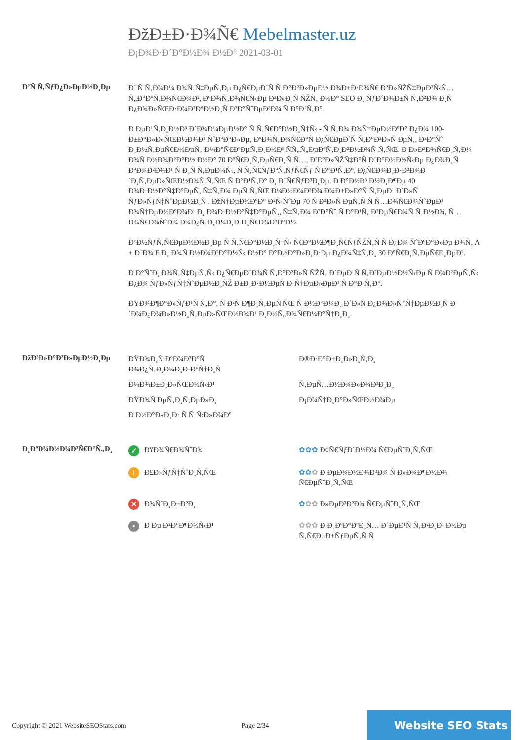ĐžĐ±Đ·Đ¾Ñ€ Mebelmaster.uz
Đ¡Đ¾Đ·Đ´Đ°Đ½Đ¾ Đ½Đ° 2021-03-01
Đ’Ñ Ñ‚ÑƒĐ¿Đ»ĐµĐ½Đ¸Đµ
Đ’ Ñ Ñ‚Đ¾Đ¼ Đ¾Ñ‚Ñ‡ĐµÑ‚Đµ Đ¿Ñ€ĐµĐ´Ñ Ñ‚Đ°Đ²Đ»ĐµĐ½ Đ¾Đ±Đ·Đ¾Ñ€ ĐºĐ»ÑŽÑ‡ĐµĐ²Ñ‹Ñ… Ñ„Đ°ĐºÑ‚Đ¾Ñ€Đ¾Đ², ĐºĐ¾Ñ‚Đ¾Ñ€Ñ‹Đµ Đ²Đ»Đ¸Ñ ÑŽÑ‚ Đ½Đ° SEO Đ¸ ÑƒĐ´Đ¾Đ±Ñ Ñ‚Đ²Đ¾ Đ¸Ñ Đ¿Đ¾Đ»ÑŒĐ·Đ¾Đ²Đ°Đ½Đ¸Ñ Đ²Đ°ÑˆĐµĐ³Đ¾ Ñ Đ°Đ¹Ñ‚Đ°.
Đ ĐµĐ¹Ñ‚Đ¸Đ½Đ³ Đ´Đ¾Đ¼ĐµĐ½Đ° Ñ Ñ‚Ñ€Đ°Đ½Đ¸Ñ†Ñ‹ - Ñ Ñ‚Đ¾ Đ¾Ñ†ĐµĐ½ĐºĐ° Đ¿Đ¾ 100-Đ±Đ°Đ»Đ»ÑŒĐ½Đ¾Đ¹ ÑˆĐºĐ°Đ»Đµ, ĐºĐ¾Ñ‚Đ¾Ñ€Đ°Ñ Đ¿Ñ€ĐµĐ´Ñ Ñ‚Đ°Đ²Đ»Ñ ĐµÑ‚, Đ²Đ°Ñˆ Đ¸Đ½Ñ‚ĐµÑ€Đ½ĐµÑ‚-Đ¼Đ°Ñ€ĐºĐµÑ‚Đ¸Đ½Đ³ ÑÑ„Ñ„ĐµĐºÑ‚Đ¸Đ²Đ½Đ¾Ñ Ñ‚ÑŒ. Đ Đ»Đ³Đ¾Ñ€Đ¸Ñ‚Đ¼ Đ¾Ñ Đ½Đ¾Đ²Đ°Đ½ Đ½Đ° 70 ĐºÑ€Đ¸Ñ‚ĐµÑ€Đ¸Ñ Ñ…, Đ²ĐºĐ»ÑŽÑ‡Đ°Ñ Đ´Đ°Đ½Đ½Ñ‹Đµ Đ¿Đ¾Đ¸Ñ ĐºĐ¾Đ²Đ¾Đ¹ Ñ Đ¸Ñ Ñ‚ĐµĐ¼Ñ‹, Ñ Ñ‚Ñ€ÑƒĐºÑ‚ÑƒÑ€Ñƒ Ñ Đ°Đ¹Ñ‚Đ°, Đ¿Ñ€Đ¾Đ¸Đ·Đ²Đ¾Đ´Đ¸Ñ‚ĐµĐ»ÑŒĐ½Đ¾Ñ Ñ‚ÑŒ Ñ Đ°Đ¹Ñ‚Đ° Đ¸ Đ´Ñ€ÑƒĐ³Đ¸Đµ. Đ Đ°Đ½Đ³ Đ½Đ¸Đ¶Đµ 40 Đ¾Đ·Đ½Đ°Ñ‡Đ°ĐµÑ‚ Ñ‡Ñ‚Đ¾ ĐµÑ Ñ‚ÑŒ Đ¼Đ½Đ¾Đ³Đ¾ Đ¾Đ±Đ»Đ°Ñ Ñ‚ĐµĐ¹ Đ´Đ»Ñ ÑƒĐ»ÑƒÑ‡ÑˆĐµĐ½Đ¸Ñ . ĐžÑ†ĐµĐ½ĐºĐ° Đ²Ñ‹ÑˆĐµ 70 Ñ Đ²Đ»Ñ ĐµÑ‚Ñ Ñ Ñ…Đ¾Ñ€Đ¾ÑˆĐµĐ¹ Đ¾Ñ†ĐµĐ½ĐºĐ¾Đ¹ Đ¸ Đ¾Đ·Đ½Đ°Ñ‡Đ°ĐµÑ‚, Ñ‡Ñ‚Đ¾ Đ²Đ°Ñˆ Ñ Đ°Đ¹Ñ‚ Đ²ĐµÑ€Đ¾Ñ Ñ‚Đ½Đ¾, Ñ…Đ¾Ñ€Đ¾ÑˆĐ¾ Đ¾Đ¿Ñ‚Đ¸Đ¼Đ¸Đ·Đ¸Ñ€Đ¾Đ²Đ°Đ½.
Đ’Đ½ÑƒÑ‚Ñ€ĐµĐ½Đ½Đ¸Đµ Ñ Ñ‚Ñ€Đ°Đ½Đ¸Ñ†Ñ‹ Ñ€Đ°Đ½Đ¶Đ¸Ñ€ÑƒÑŽÑ‚Ñ Ñ Đ¿Đ¾ ÑˆĐºĐ°Đ»Đµ Đ¾Ñ‚ A + Đ´Đ¾ E Đ¸ Đ¾Ñ Đ½Đ¾Đ²Đ°Đ½Ñ‹ Đ½Đ° Đ°Đ½Đ°Đ»Đ¸Đ·Đµ Đ¿Đ¾Ñ‡Ñ‚Đ¸ 30 ĐºÑ€Đ¸Ñ‚ĐµÑ€Đ¸ĐµĐ².
Đ Đ°ÑˆĐ¸ Đ¾Ñ‚Ñ‡ĐµÑ‚Ñ‹ Đ¿Ñ€ĐµĐ´Đ¾Ñ Ñ‚Đ°Đ²Đ»Ñ ÑŽÑ‚ Đ´ĐµĐ¹Ñ Ñ‚Đ²ĐµĐ½Đ½Ñ‹Đµ Ñ Đ¾Đ²ĐµÑ‚Ñ‹ Đ¿Đ¾ ÑƒĐ»ÑƒÑ‡ÑˆĐµĐ½Đ¸ÑŽ Đ±Đ¸Đ·Đ½ĐµÑ Đ-Ñ†ĐµĐ»ĐµĐ¹ Ñ Đ°Đ¹Ñ‚Đ°.
ĐŸĐ¾Đ¶Đ°Đ»ÑƒĐ¹Ñ Ñ‚Đ°, Ñ Đ²Ñ Đ¶Đ¸Ñ‚ĐµÑ ÑŒ Ñ Đ½Đ°Đ¼Đ¸ Đ´Đ»Ñ Đ¿Đ¾Đ»ÑƒÑ‡ĐµĐ½Đ¸Ñ Đ´Đ¾Đ¿Đ¾Đ»Đ½Đ¸Ñ‚ĐµĐ»ÑŒĐ½Đ¾Đ¹ Đ¸Đ½Ñ„Đ¾Ñ€Đ¼Đ°Ñ†Đ¸Đ¸.
ĐžĐ³Đ»Đ°Đ²Đ»ĐµĐ½Đ¸Đµ
ĐŸĐ¾Đ¸Ñ ĐºĐ¾Đ²Đ°Ñ Đ¾Đ¿Ñ‚Đ¸Đ¼Đ¸Đ·Đ°Ñ†Đ¸Ñ
Đ®Đ·Đ°Đ±Đ¸Đ»Đ¸Ñ‚Đ¸
Đ¼Đ¾Đ±Đ¸Đ»ÑŒĐ½Ñ‹Đ¹
Ñ‚ĐµÑ…Đ½Đ¾Đ»Đ¾Đ³Đ¸Đ¸
ĐŸĐ¾Ñ ĐµÑ‚Đ¸Ñ‚ĐµĐ»Đ¸
Đ¡Đ¾Ñ†Đ¸Đ°Đ»ÑŒĐ½Đ¾Đµ
Đ Đ½Đ°Đ»Đ¸Đ· Ñ Ñ Ñ‹Đ»Đ¾Đº
Đ¸ĐºĐ¾Đ½Đ¾Đ³Ñ€Đ°Ñ„Đ¸
✓ Đ¥Đ¾Ñ€Đ¾ÑˆĐ¾
✿✿✿ Đ¢Ñ€ÑƒĐ´Đ½Đ¾ Ñ€ĐµÑˆĐ¸Ñ‚ÑŒ
! Đ£Đ»ÑƒÑ‡ÑˆĐ¸Ñ‚ÑŒ
✿✿✿ Đ ĐµĐ¼Đ½Đ¾Đ³Đ¾ Ñ Đ»Đ¾Đ¶Đ½Đ¾ Ñ€ĐµÑˆĐ¸Ñ‚ÑŒ
✕ Đ¾ÑˆĐ¸Đ±ĐºĐ¸
✿✿✿ Đ»ĐµĐ³ĐºĐ¾ Ñ€ĐµÑˆĐ¸Ñ‚ÑŒ
• Đ Đµ Đ²Đ°Đ¶Đ½Ñ‹Đ¹
✿✿✿ Đ Đ¸ĐºĐ°ĐºĐ¸Ñ… Đ´ĐµĐ¹Ñ Ñ‚Đ²Đ¸Đ¹ Đ½Đµ Ñ‚Ñ€ĐµĐ±ÑƒĐµÑ‚Ñ Ñ
Copyright © 2021 WebsiteSEOStats.com Page 2/34
Website SEO Stats